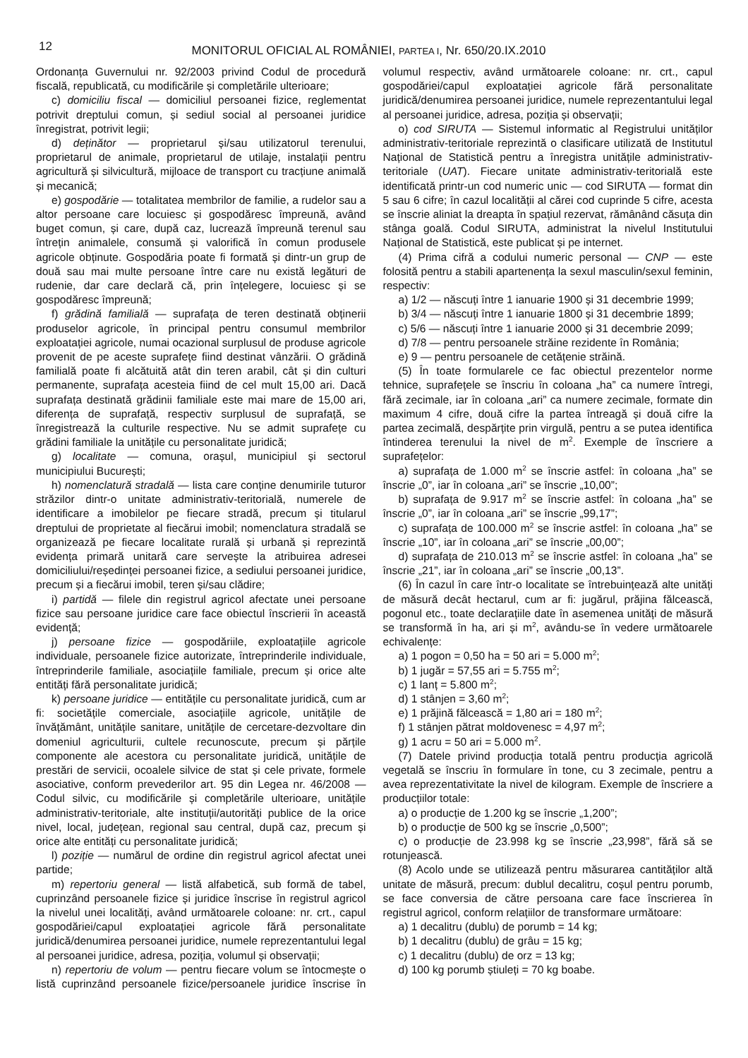12
MONITORUL OFICIAL AL ROMÂNIEI, PARTEA I, Nr. 650/20.IX.2010
Ordonanța Guvernului nr. 92/2003 privind Codul de procedură fiscală, republicată, cu modificările și completările ulterioare;
c) domiciliu fiscal — domiciliul persoanei fizice, reglementat potrivit dreptului comun, și sediul social al persoanei juridice înregistrat, potrivit legii;
d) deținător — proprietarul și/sau utilizatorul terenului, proprietarul de animale, proprietarul de utilaje, instalații pentru agricultură și silvicultură, mijloace de transport cu tracțiune animală și mecanică;
e) gospodărie — totalitatea membrilor de familie, a rudelor sau a altor persoane care locuiesc și gospodăresc împreună, având buget comun, și care, după caz, lucrează împreună terenul sau întrețin animalele, consumă și valorifică în comun produsele agricole obținute. Gospodăria poate fi formată și dintr-un grup de două sau mai multe persoane între care nu există legături de rudenie, dar care declară că, prin înțelegere, locuiesc și se gospodăresc împreună;
f) grădină familială — suprafața de teren destinată obținerii produselor agricole, în principal pentru consumul membrilor exploatației agricole, numai ocazional surplusul de produse agricole provenit de pe aceste suprafețe fiind destinat vânzării. O grădină familială poate fi alcătuită atât din teren arabil, cât și din culturi permanente, suprafața acesteia fiind de cel mult 15,00 ari. Dacă suprafața destinată grădinii familiale este mai mare de 15,00 ari, diferența de suprafață, respectiv surplusul de suprafață, se înregistrează la culturile respective. Nu se admit suprafețe cu grădini familiale la unitățile cu personalitate juridică;
g) localitate — comuna, orașul, municipiul și sectorul municipiului București;
h) nomenclatură stradală — lista care conține denumirile tuturor străzilor dintr-o unitate administrativ-teritorială, numerele de identificare a imobilelor pe fiecare stradă, precum și titularul dreptului de proprietate al fiecărui imobil; nomenclatura stradală se organizează pe fiecare localitate rurală și urbană și reprezintă evidența primară unitară care servește la atribuirea adresei domiciliului/reședinței persoanei fizice, a sediului persoanei juridice, precum și a fiecărui imobil, teren și/sau clădire;
i) partidă — filele din registrul agricol afectate unei persoane fizice sau persoane juridice care face obiectul înscrierii în această evidență;
j) persoane fizice — gospodăriile, exploatațiile agricole individuale, persoanele fizice autorizate, întreprinderile individuale, întreprinderile familiale, asociațiile familiale, precum și orice alte entități fără personalitate juridică;
k) persoane juridice — entitățile cu personalitate juridică, cum ar fi: societățile comerciale, asociațiile agricole, unitățile de învățământ, unitățile sanitare, unitățile de cercetare-dezvoltare din domeniul agriculturii, cultele recunoscute, precum și părțile componente ale acestora cu personalitate juridică, unitățile de prestări de servicii, ocoalele silvice de stat și cele private, formele asociative, conform prevederilor art. 95 din Legea nr. 46/2008 — Codul silvic, cu modificările și completările ulterioare, unitățile administrativ-teritoriale, alte instituții/autorități publice de la orice nivel, local, județean, regional sau central, după caz, precum și orice alte entități cu personalitate juridică;
l) poziție — numărul de ordine din registrul agricol afectat unei partide;
m) repertoriu general — listă alfabetică, sub formă de tabel, cuprinzând persoanele fizice și juridice înscrise în registrul agricol la nivelul unei localități, având următoarele coloane: nr. crt., capul gospodăriei/capul exploatației agricole fără personalitate juridică/denumirea persoanei juridice, numele reprezentantului legal al persoanei juridice, adresa, poziția, volumul și observații;
n) repertoriu de volum — pentru fiecare volum se întocmește o listă cuprinzând persoanele fizice/persoanele juridice înscrise în volumul respectiv, având următoarele coloane: nr. crt., capul gospodăriei/capul exploatației agricole fără personalitate juridică/denumirea persoanei juridice, numele reprezentantului legal al persoanei juridice, adresa, poziția și observații;
o) cod SIRUTA — Sistemul informatic al Registrului unităților administrativ-teritoriale reprezintă o clasificare utilizată de Institutul Național de Statistică pentru a înregistra unitățile administrativ-teritoriale (UAT). Fiecare unitate administrativ-teritorială este identificată printr-un cod numeric unic — cod SIRUTA — format din 5 sau 6 cifre; în cazul localității al cărei cod cuprinde 5 cifre, acesta se înscrie aliniat la dreapta în spațiul rezervat, rămânând căsuța din stânga goală. Codul SIRUTA, administrat la nivelul Institutului Național de Statistică, este publicat și pe internet.
(4) Prima cifră a codului numeric personal — CNP — este folosită pentru a stabili apartenența la sexul masculin/sexul feminin, respectiv:
a) 1/2 — născuți între 1 ianuarie 1900 și 31 decembrie 1999;
b) 3/4 — născuți între 1 ianuarie 1800 și 31 decembrie 1899;
c) 5/6 — născuți între 1 ianuarie 2000 și 31 decembrie 2099;
d) 7/8 — pentru persoanele străine rezidente în România;
e) 9 — pentru persoanele de cetățenie străină.
(5) În toate formularele ce fac obiectul prezentelor norme tehnice, suprafețele se înscriu în coloana „ha” ca numere întregi, fără zecimale, iar în coloana „ari” ca numere zecimale, formate din maximum 4 cifre, două cifre la partea întreagă și două cifre la partea zecimală, despărțite prin virgulă, pentru a se putea identifica întinderea terenului la nivel de m<sup>2</sup>. Exemple de înscriere a suprafețelor:
a) suprafața de 1.000 m<sup>2</sup> se înscrie astfel: în coloana „ha” se înscrie „0”, iar în coloana „ari” se înscrie „10,00”;
b) suprafața de 9.917 m<sup>2</sup> se înscrie astfel: în coloana „ha” se înscrie „0”, iar în coloana „ari” se înscrie „99,17”;
c) suprafața de 100.000 m<sup>2</sup> se înscrie astfel: în coloana „ha” se înscrie „10”, iar în coloana „ari” se înscrie „00,00”;
d) suprafața de 210.013 m<sup>2</sup> se înscrie astfel: în coloana „ha” se înscrie „21”, iar în coloana „ari” se înscrie „00,13”.
(6) În cazul în care într-o localitate se întrebuințează alte unități de măsură decât hectarul, cum ar fi: jugărul, prăjina fălcească, pogonul etc., toate declarațiile date în asemenea unități de măsură se transformă în ha, ari și m<sup>2</sup>, avându-se în vedere următoarele echivalențe:
a) 1 pogon = 0,50 ha = 50 ari = 5.000 m<sup>2</sup>;
b) 1 jugăr = 57,55 ari = 5.755 m<sup>2</sup>;
c) 1 lanț = 5.800 m<sup>2</sup>;
d) 1 stânjen = 3,60 m<sup>2</sup>;
e) 1 prăjină fălcească = 1,80 ari = 180 m<sup>2</sup>;
f) 1 stânjen pătrat moldovenesc = 4,97 m<sup>2</sup>;
g) 1 acru = 50 ari = 5.000 m<sup>2</sup>.
(7) Datele privind producția totală pentru producția agricolă vegetală se înscriu în formulare în tone, cu 3 zecimale, pentru a avea reprezentativitate la nivel de kilogram. Exemple de înscriere a producțiilor totale:
a) o producție de 1.200 kg se înscrie „1,200”;
b) o producție de 500 kg se înscrie „0,500”;
c) o producție de 23.998 kg se înscrie „23,998”, fără să se rotunjească.
(8) Acolo unde se utilizează pentru măsurarea cantităților altă unitate de măsură, precum: dublul decalitru, coșul pentru porumb, se face conversia de către persoana care face înscrierea în registrul agricol, conform relațiilor de transformare următoare:
a) 1 decalitru (dublu) de porumb = 14 kg;
b) 1 decalitru (dublu) de grâu = 15 kg;
c) 1 decalitru (dublu) de orz = 13 kg;
d) 100 kg porumb știuleți = 70 kg boabe.